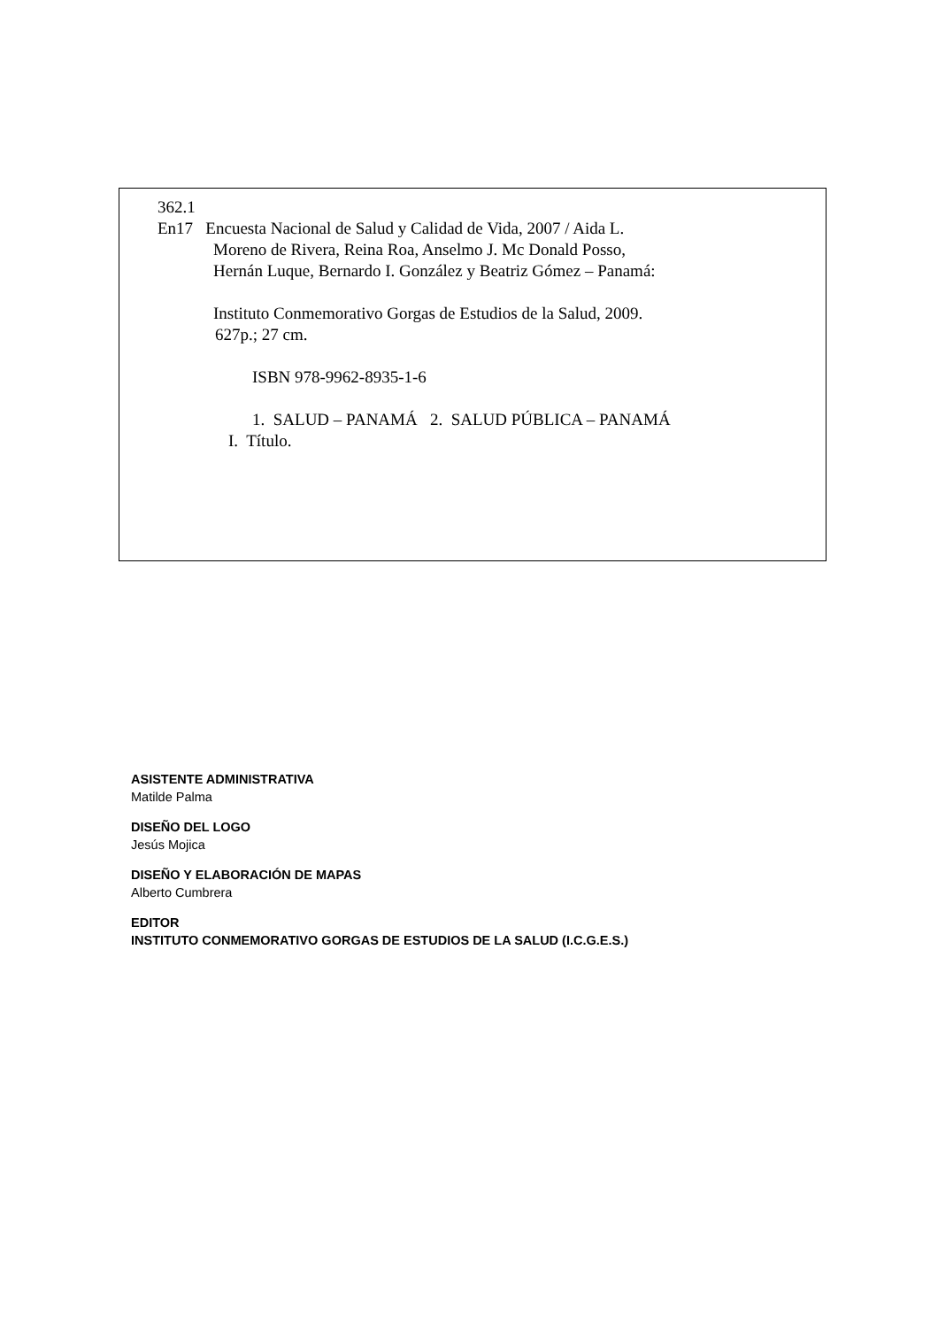362.1
En17 Encuesta Nacional de Salud y Calidad de Vida, 2007 / Aida L.
Moreno de Rivera, Reina Roa, Anselmo J. Mc Donald Posso,
Hernán Luque, Bernardo I. González y Beatriz Gómez – Panamá:
Instituto Conmemorativo Gorgas de Estudios de la Salud, 2009.
627p.; 27 cm.
ISBN 978-9962-8935-1-6
1. SALUD – PANAMÁ 2. SALUD PÚBLICA – PANAMÁ
I. Título.
ASISTENTE ADMINISTRATIVA
Matilde Palma
DISEÑO DEL LOGO
Jesús Mojica
DISEÑO Y ELABORACIÓN DE MAPAS
Alberto Cumbrera
EDITOR
INSTITUTO CONMEMORATIVO GORGAS DE ESTUDIOS DE LA SALUD (I.C.G.E.S.)